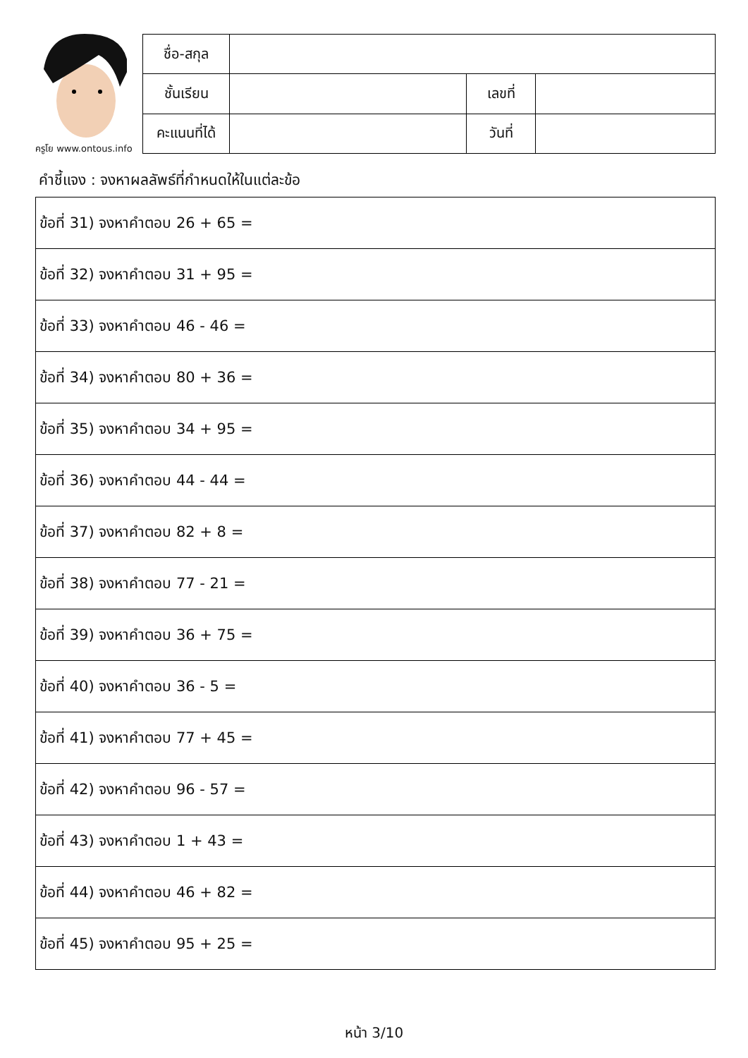ครูโย www.ontous.info
| ชื่อ-สกุล | | | |
| ชั้นเรียน | | เลขที่ | |
| คะแนนที่ได้ | | วันที่ | |
คำชี้แจง : จงหาผลลัพธ์ที่กำหนดให้ในแต่ละข้อ
| ข้อที่ 31) จงหาคำตอบ 26 + 65 = |
| ข้อที่ 32) จงหาคำตอบ 31 + 95 = |
| ข้อที่ 33) จงหาคำตอบ 46 - 46 = |
| ข้อที่ 34) จงหาคำตอบ 80 + 36 = |
| ข้อที่ 35) จงหาคำตอบ 34 + 95 = |
| ข้อที่ 36) จงหาคำตอบ 44 - 44 = |
| ข้อที่ 37) จงหาคำตอบ 82 + 8 = |
| ข้อที่ 38) จงหาคำตอบ 77 - 21 = |
| ข้อที่ 39) จงหาคำตอบ 36 + 75 = |
| ข้อที่ 40) จงหาคำตอบ 36 - 5 = |
| ข้อที่ 41) จงหาคำตอบ 77 + 45 = |
| ข้อที่ 42) จงหาคำตอบ 96 - 57 = |
| ข้อที่ 43) จงหาคำตอบ 1 + 43 = |
| ข้อที่ 44) จงหาคำตอบ 46 + 82 = |
| ข้อที่ 45) จงหาคำตอบ 95 + 25 = |
หน้า 3/10